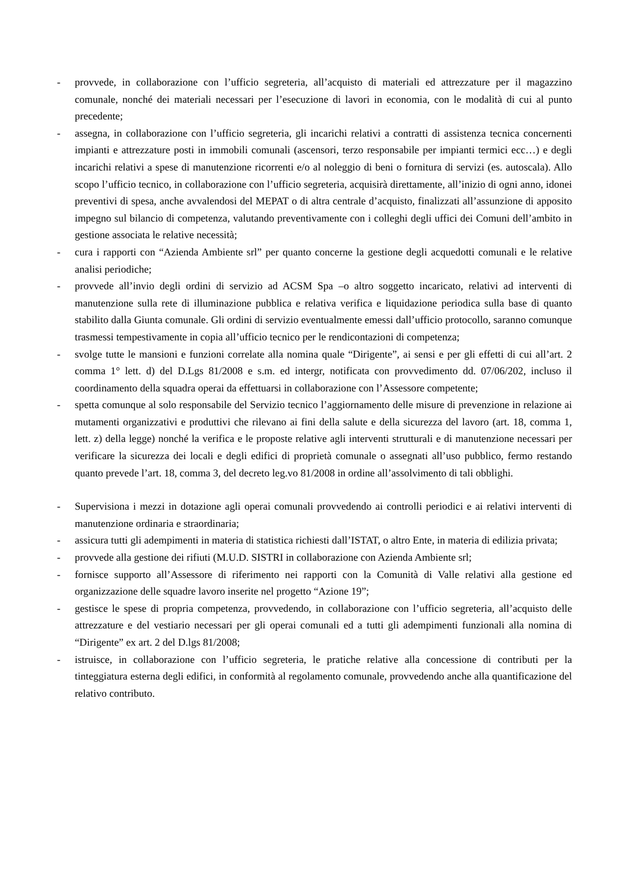- provvede, in collaborazione con l’ufficio segreteria, all’acquisto di materiali ed attrezzature per il magazzino comunale, nonché dei materiali necessari per l’esecuzione di lavori in economia, con le modalità di cui al punto precedente;
- assegna, in collaborazione con l’ufficio segreteria, gli incarichi relativi a contratti di assistenza tecnica concernenti impianti e attrezzature posti in immobili comunali (ascensori, terzo responsabile per impianti termici ecc…) e degli incarichi relativi a spese di manutenzione ricorrenti e/o al noleggio di beni o fornitura di servizi (es. autoscala). Allo scopo l’ufficio tecnico, in collaborazione con l’ufficio segreteria, acquisirà direttamente, all’inizio di ogni anno, idonei preventivi di spesa, anche avvalendosi del MEPAT o di altra centrale d’acquisto, finalizzati all’assunzione di apposito impegno sul bilancio di competenza, valutando preventivamente con i colleghi degli uffici dei Comuni dell’ambito in gestione associata le relative necessità;
- cura i rapporti con “Azienda Ambiente srl” per quanto concerne la gestione degli acquedotti comunali e le relative analisi periodiche;
- provvede all’invio degli ordini di servizio ad ACSM Spa –o altro soggetto incaricato, relativi ad interventi di manutenzione sulla rete di illuminazione pubblica e relativa verifica e liquidazione periodica sulla base di quanto stabilito dalla Giunta comunale. Gli ordini di servizio eventualmente emessi dall’ufficio protocollo, saranno comunque trasmessi tempestivamente in copia all’ufficio tecnico per le rendicontazioni di competenza;
- svolge tutte le mansioni e funzioni correlate alla nomina quale “Dirigente”, ai sensi e per gli effetti di cui all’art. 2 comma 1° lett. d) del D.Lgs 81/2008 e s.m. ed intergr, notificata con provvedimento dd. 07/06/202, incluso il coordinamento della squadra operai da effettuarsi in collaborazione con l’Assessore competente;
- spetta comunque al solo responsabile del Servizio tecnico l’aggiornamento delle misure di prevenzione in relazione ai mutamenti organizzativi e produttivi che rilevano ai fini della salute e della sicurezza del lavoro (art. 18, comma 1, lett. z) della legge) nonché la verifica e le proposte relative agli interventi strutturali e di manutenzione necessari per verificare la sicurezza dei locali e degli edifici di proprietà comunale o assegnati all’uso pubblico, fermo restando quanto prevede l’art. 18, comma 3, del decreto leg.vo 81/2008 in ordine all’assolvimento di tali obblighi.
- Supervisiona i mezzi in dotazione agli operai comunali provvedendo ai controlli periodici e ai relativi interventi di manutenzione ordinaria e straordinaria;
- assicura tutti gli adempimenti in materia di statistica richiesti dall’ISTAT, o altro Ente, in materia di edilizia privata;
- provvede alla gestione dei rifiuti (M.U.D. SISTRI in collaborazione con Azienda Ambiente srl;
- fornisce supporto all’Assessore di riferimento nei rapporti con la Comunità di Valle relativi alla gestione ed organizzazione delle squadre lavoro inserite nel progetto “Azione 19”;
- gestisce le spese di propria competenza, provvedendo, in collaborazione con l’ufficio segreteria, all’acquisto delle attrezzature e del vestiario necessari per gli operai comunali ed a tutti gli adempimenti funzionali alla nomina di “Dirigente” ex art. 2 del D.lgs 81/2008;
- istruisce, in collaborazione con l’ufficio segreteria, le pratiche relative alla concessione di contributi per la tinteggiatura esterna degli edifici, in conformità al regolamento comunale, provvedendo anche alla quantificazione del relativo contributo.